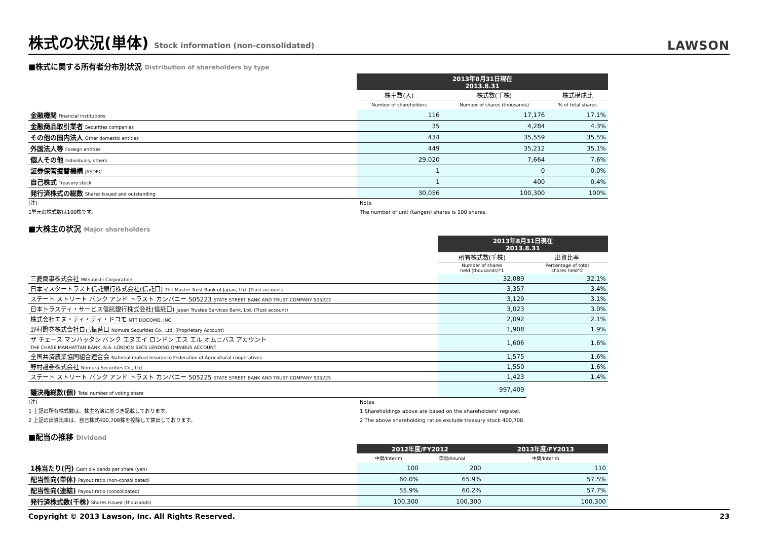株式の状況(単体) Stock information (non-consolidated)
LAWSON
■株式に関する所有者分布別状況 Distribution of shareholders by type
| | 2013年8月31日現在 2013.8.31 | | |
| | 株主数(人) | 株式数(千株) | 株式構成比 |
| | Number of shareholders | Number of shares (thousands) | % of total shares |
| 金融機関 Financial institutions | 116 | 17,176 | 17.1% |
| 金融商品取引業者 Securities companies | 35 | 4,284 | 4.3% |
| その他の国内法人 Other domestic entities | 434 | 35,559 | 35.5% |
| 外国法人等 Foreign entities | 449 | 35,212 | 35.1% |
| 個人その他 Individuals, others | 29,020 | 7,664 | 7.6% |
| 証券保管振替機構 JASDEC | 1 | 0 | 0.0% |
| 自己株式 Treasury stock | 1 | 400 | 0.4% |
| 発行済株式の総数 Shares issued and outstanding | 30,056 | 100,300 | 100% |
(注)
1単元の株式数は100株です。
Note
The number of unit (tangen) shares is 100 shares.
■大株主の状況 Major shareholders
| | 2013年8月31日現在 2013.8.31 | |
| | 所有株式数(千株) | 出資比率 |
| | Number of shares held (thousands)*1 | Percentage of total shares held*2 |
| 三菱商事株式会社 Mitsubishi Corporation | 32,089 | 32.1% |
| 日本マスタートラスト信託銀行株式会社(信託口) The Master Trust Bank of Japan, Ltd. (Trust account) | 3,357 | 3.4% |
| ステート ストリート バンク アンド トラスト カンパニー 505223 STATE STREET BANK AND TRUST COMPANY 505223 | 3,129 | 3.1% |
| 日本トラスティ・サービス信託銀行株式会社(信託口) Japan Trustee Services Bank, Ltd. (Trust account) | 3,023 | 3.0% |
| 株式会社エヌ・ティ・ティ・ドコモ NTT DOCOMO, INC. | 2,092 | 2.1% |
| 野村證券株式会社自己振替口 Nomura Securities Co., Ltd. (Proprietary Account) | 1,908 | 1.9% |
| ザ チェース マンハッタン バンク エヌエイ ロンドン エス エル オムニバス アカウント THE CHASE MANHATTAN BANK, N.A. LONDON SECS LENDING OMNIBUS ACCOUNT | 1,606 | 1.6% |
| 全国共済農業協同組合連合会 National mutual Insurance Federation of Agricultural cooperatives | 1,575 | 1.6% |
| 野村證券株式会社 Nomura Securities Co., Ltd. | 1,550 | 1.6% |
| ステート ストリート バンク アンド トラスト カンパニー 505225 STATE STREET BANK AND TRUST COMPANY 505225 | 1,423 | 1.4% |
| 議決権総数(個) Total number of voting share | 997,409 | |
(注)
1 上記の所有株式数は、株主名簿に基づき記載しております。
2 上記の出資比率は、自己株式400,708株を控除して算出しております。
Notes
1 Shareholdings above are based on the shareholders' register.
2 The above shareholding ratios exclude treasury stock 400,708.
■配当の推移 Dividend
| | 2012年度/FY2012 | | 2013年度/FY2013 |
| | 中間/Interim | 年間/Anunal | 中間/Interim |
| 1株当たり(円) Cash dividends per share (yen) | 100 | 200 | 110 |
| 配当性向(単体) Payout ratio (non-consolidated) | 60.0% | 65.9% | 57.5% |
| 配当性向(連結) Payout ratio (consolidated) | 55.9% | 60.2% | 57.7% |
| 発行済株式数(千株) Shares issued (thousands) | 100,300 | 100,300 | 100,300 |
Copyright © 2013 Lawson, Inc. All Rights Reserved. 23